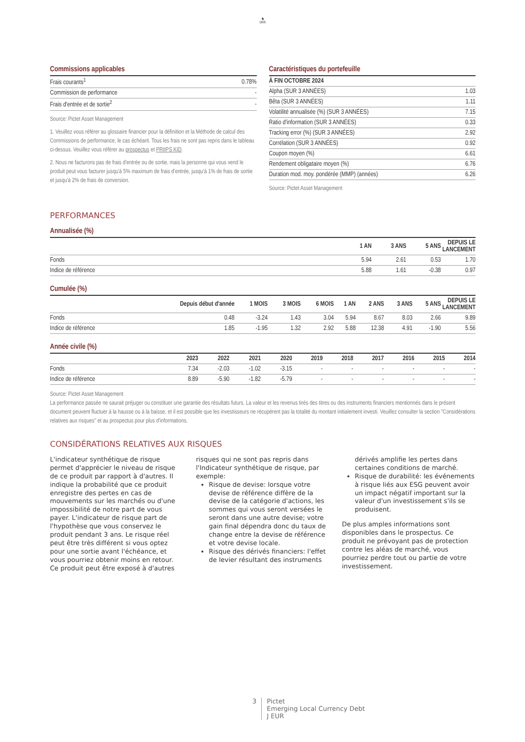♞
1805
Commissions applicables
| Frais courants<sup>1</sup> | 0.78% |
| Commission de performance | - |
| Frais d'entrée et de sortie<sup>2</sup> | - |
Source: Pictet Asset Management
1. Veuillez vous référer au glossaire financier pour la définition et la Méthode de calcul des Commissions de performance, le cas échéant. Tous les frais ne sont pas repris dans le tableau ci-dessus. Veuillez vous référer au prospectus et PRIIPS KID.
2. Nous ne facturons pas de frais d'entrée ou de sortie, mais la personne qui vous vend le produit peut vous facturer jusqu'à 5% maximum de frais d'entrée, jusqu'à 1% de frais de sortie et jusqu'à 2% de frais de conversion.
Caractéristiques du portefeuille
| À FIN OCTOBRE 2024 | |
| --- | --- |
| Alpha (SUR 3 ANNÉES) | 1.03 |
| Bêta (SUR 3 ANNÉES) | 1.11 |
| Volatilité annualisée (%) (SUR 3 ANNÉES) | 7.15 |
| Ratio d'information (SUR 3 ANNÉES) | 0.33 |
| Tracking error (%) (SUR 3 ANNÉES) | 2.92 |
| Corrélation (SUR 3 ANNÉES) | 0.92 |
| Coupon moyen (%) | 6.61 |
| Rendement obligataire moyen (%) | 6.76 |
| Duration mod. moy. pondérée (MMP) (années) | 6.26 |
Source: Pictet Asset Management
PERFORMANCES
Annualisée (%)
| | 1 AN | 3 ANS | 5 ANS | DEPUIS LE LANCEMENT |
| --- | --- | --- | --- | --- |
| Fonds | 5.94 | 2.61 | 0.53 | 1.70 |
| Indice de référence | 5.88 | 1.61 | -0.38 | 0.97 |
Cumulée (%)
| | Depuis début d'année | 1 MOIS | 3 MOIS | 6 MOIS | 1 AN | 2 ANS | 3 ANS | 5 ANS | DEPUIS LE LANCEMENT |
| --- | --- | --- | --- | --- | --- | --- | --- | --- | --- |
| Fonds | 0.48 | -3.24 | 1.43 | 3.04 | 5.94 | 8.67 | 8.03 | 2.66 | 9.89 |
| Indice de référence | 1.85 | -1.95 | 1.32 | 2.92 | 5.88 | 12.38 | 4.91 | -1.90 | 5.56 |
Année civile (%)
| | 2023 | 2022 | 2021 | 2020 | 2019 | 2018 | 2017 | 2016 | 2015 | 2014 |
| --- | --- | --- | --- | --- | --- | --- | --- | --- | --- | --- |
| Fonds | 7.34 | -2.03 | -1.02 | -3.15 | - | - | - | - | - | - |
| Indice de référence | 8.89 | -5.90 | -1.82 | -5.79 | - | - | - | - | - | - |
Source: Pictet Asset Management
La performance passée ne saurait préjuger ou constituer une garantie des résultats futurs. La valeur et les revenus tirés des titres ou des instruments financiers mentionnés dans le présent document peuvent fluctuer à la hausse ou à la baisse, et il est possible que les investisseurs ne récupèrent pas la totalité du montant initialement investi. Veuillez consulter la section "Considérations relatives aux risques" et au prospectus pour plus d'informations.
CONSIDÉRATIONS RELATIVES AUX RISQUES
L'indicateur synthétique de risque permet d'apprécier le niveau de risque de ce produit par rapport à d'autres. Il indique la probabilité que ce produit enregistre des pertes en cas de mouvements sur les marchés ou d'une impossibilité de notre part de vous payer. L'indicateur de risque part de l'hypothèse que vous conservez le produit pendant 3 ans. Le risque réel peut être très différent si vous optez pour une sortie avant l'échéance, et vous pourriez obtenir moins en retour. Ce produit peut être exposé à d'autres risques qui ne sont pas repris dans l'Indicateur synthétique de risque, par exemple:
Risque de devise: lorsque votre devise de référence diffère de la devise de la catégorie d'actions, les sommes qui vous seront versées le seront dans une autre devise; votre gain final dépendra donc du taux de change entre la devise de référence et votre devise locale.
Risque des dérivés financiers: l'effet de levier résultant des instruments dérivés amplifie les pertes dans certaines conditions de marché.
Risque de durabilité: les événements à risque liés aux ESG peuvent avoir un impact négatif important sur la valeur d'un investissement s'ils se produisent.
De plus amples informations sont disponibles dans le prospectus. Ce produit ne prévoyant pas de protection contre les aléas de marché, vous pourriez perdre tout ou partie de votre investissement.
3 Pictet
Emerging Local Currency Debt
J EUR